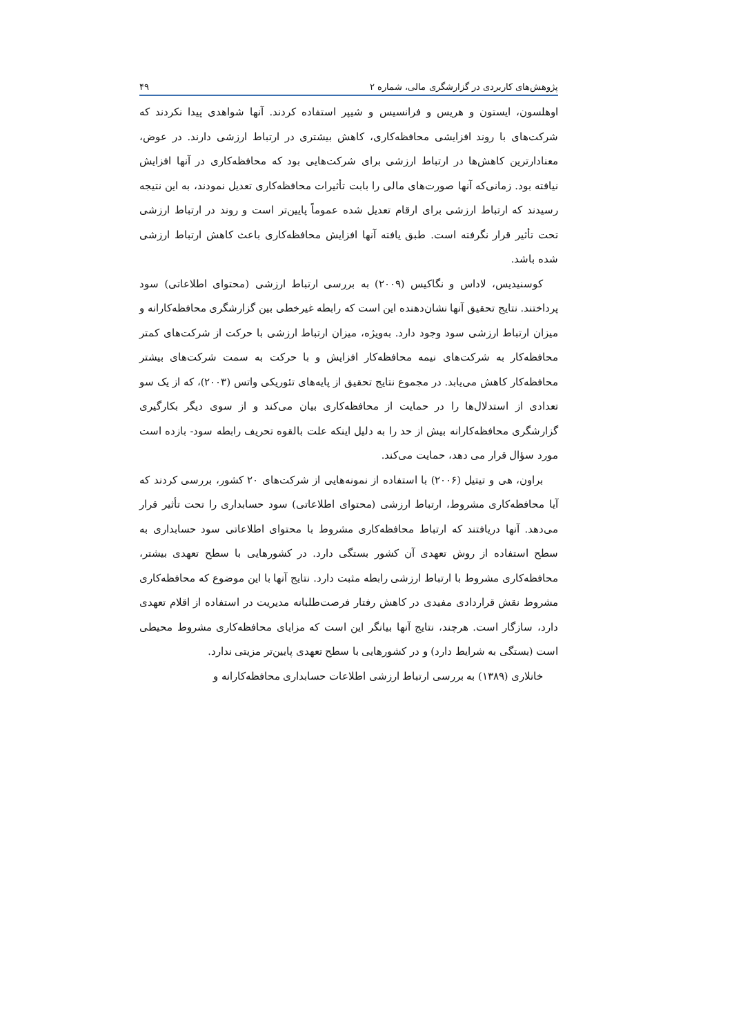پژوهش‌های کاربردی در گزارشگری مالی، شماره ۲ ۴۹
اوهلسون، ایستون و هریس و فرانسیس و شیپر استفاده کردند. آنها شواهدی پیدا نکردند که شرکت‌های با روند افزایشی محافظه‌کاری، کاهش بیشتری در ارتباط ارزشی دارند. در عوض، معنادارترین کاهش‌ها در ارتباط ارزشی برای شرکت‌هایی بود که محافظه‌کاری در آنها افزایش نیافته بود. زمانی‌که آنها صورت‌های مالی را بابت تأثیرات محافظه‌کاری تعدیل نمودند، به این نتیجه رسیدند که ارتباط ارزشی برای ارقام تعدیل شده عموماً پایین‌تر است و روند در ارتباط ارزشی تحت تأثیر قرار نگرفته است. طبق یافته آنها افزایش محافظه‌کاری باعث کاهش ارتباط ارزشی شده باشد.
کوسنیدیس، لاداس و نگاکیس (۲۰۰۹) به بررسی ارتباط ارزشی (محتوای اطلاعاتی) سود پرداختند. نتایج تحقیق آنها نشان‌دهنده این است که رابطه غیرخطی بین گزارشگری محافظه‌کارانه و میزان ارتباط ارزشی سود وجود دارد. به‌ویژه، میزان ارتباط ارزشی با حرکت از شرکت‌های کمتر محافظه‌کار به شرکت‌های نیمه محافظه‌کار افزایش و با حرکت به سمت شرکت‌های بیشتر محافظه‌کار کاهش می‌یابد. در مجموع نتایج تحقیق از پایه‌های تئوریکی واتس (۲۰۰۳)، که از یک سو تعدادی از استدلال‌ها را در حمایت از محافظه‌کاری بیان می‌کند و از سوی دیگر بکارگیری گزارشگری محافظه‌کارانه بیش از حد را به دلیل اینکه علت بالقوه تحریف رابطه سود- بازده است مورد سؤال قرار می دهد، حمایت می‌کند.
براون، هی و تیتیل (۲۰۰۶) با استفاده از نمونه‌هایی از شرکت‌های ۲۰ کشور، بررسی کردند که آیا محافظه‌کاری مشروط، ارتباط ارزشی (محتوای اطلاعاتی) سود حسابداری را تحت تأثیر قرار می‌دهد. آنها دریافتند که ارتباط محافظه‌کاری مشروط با محتوای اطلاعاتی سود حسابداری به سطح استفاده از روش تعهدی آن کشور بستگی دارد. در کشورهایی با سطح تعهدی بیشتر، محافظه‌کاری مشروط با ارتباط ارزشی رابطه مثبت دارد. نتایج آنها با این موضوع که محافظه‌کاری مشروط نقش قراردادی مفیدی در کاهش رفتار فرصت‌طلبانه مدیریت در استفاده از اقلام تعهدی دارد، سازگار است. هرچند، نتایج آنها بیانگر این است که مزایای محافظه‌کاری مشروط محیطی است (بستگی به شرایط دارد) و در کشورهایی با سطح تعهدی پایین‌تر مزیتی ندارد.
خانلاری (۱۳۸۹) به بررسی ارتباط ارزشی اطلاعات حسابداری محافظه‌کارانه و